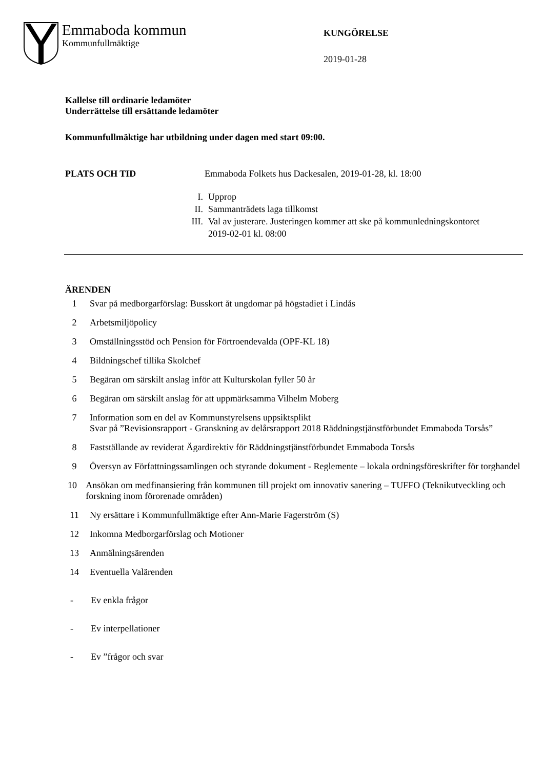Emmaboda kommun
Kommunfullmäktige
KUNGÖRELSE
2019-01-28
Kallelse till ordinarie ledamöter
Underrättelse till ersättande ledamöter
Kommunfullmäktige har utbildning under dagen med start 09:00.
PLATS OCH TID Emmaboda Folkets hus Dackesalen, 2019-01-28, kl. 18:00
I. Upprop
II. Sammanträdets laga tillkomst
III. Val av justerare. Justeringen kommer att ske på kommunledningskontoret
2019-02-01 kl. 08:00
ÄRENDEN
1 Svar på medborgarförslag: Busskort åt ungdomar på högstadiet i Lindås
2 Arbetsmiljöpolicy
3 Omställningsstöd och Pension för Förtroendevalda (OPF-KL 18)
4 Bildningschef tillika Skolchef
5 Begäran om särskilt anslag inför att Kulturskolan fyller 50 år
6 Begäran om särskilt anslag för att uppmärksamma Vilhelm Moberg
7 Information som en del av Kommunstyrelsens uppsiktsplikt
Svar på ”Revisionsrapport - Granskning av delårsrapport 2018 Räddningstjänstförbundet Emmaboda Torsås”
8 Fastställande av reviderat Ägardirektiv för Räddningstjänstförbundet Emmaboda Torsås
9 Översyn av Författningssamlingen och styrande dokument - Reglemente – lokala ordningsföreskrifter för torghandel
10 Ansökan om medfinansiering från kommunen till projekt om innovativ sanering – TUFFO (Teknikutveckling och forskning inom förorenade områden)
11 Ny ersättare i Kommunfullmäktige efter Ann-Marie Fagerström (S)
12 Inkomna Medborgarförslag och Motioner
13 Anmälningsärenden
14 Eventuella Valärenden
- Ev enkla frågor
- Ev interpellationer
- Ev ”frågor och svar